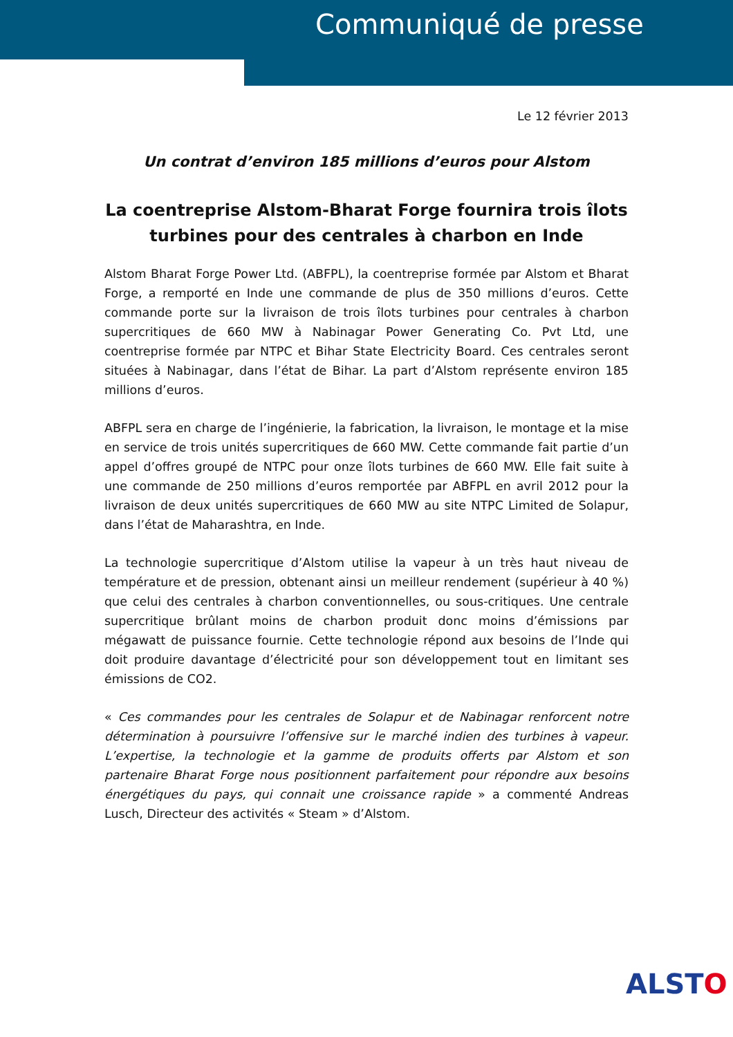Communiqué de presse
Le 12 février 2013
Un contrat d’environ 185 millions d’euros pour Alstom
La coentreprise Alstom-Bharat Forge fournira trois îlots turbines pour des centrales à charbon en Inde
Alstom Bharat Forge Power Ltd. (ABFPL), la coentreprise formée par Alstom et Bharat Forge, a remporté en Inde une commande de plus de 350 millions d’euros. Cette commande porte sur la livraison de trois îlots turbines pour centrales à charbon supercritiques de 660 MW à Nabinagar Power Generating Co. Pvt Ltd, une coentreprise formée par NTPC et Bihar State Electricity Board. Ces centrales seront situées à Nabinagar, dans l’état de Bihar. La part d’Alstom représente environ 185 millions d’euros.
ABFPL sera en charge de l’ingénierie, la fabrication, la livraison, le montage et la mise en service de trois unités supercritiques de 660 MW. Cette commande fait partie d’un appel d’offres groupé de NTPC pour onze îlots turbines de 660 MW. Elle fait suite à une commande de 250 millions d’euros remportée par ABFPL en avril 2012 pour la livraison de deux unités supercritiques de 660 MW au site NTPC Limited de Solapur, dans l’état de Maharashtra, en Inde.
La technologie supercritique d’Alstom utilise la vapeur à un très haut niveau de température et de pression, obtenant ainsi un meilleur rendement (supérieur à 40 %) que celui des centrales à charbon conventionnelles, ou sous-critiques. Une centrale supercritique brûlant moins de charbon produit donc moins d’émissions par mégawatt de puissance fournie. Cette technologie répond aux besoins de l’Inde qui doit produire davantage d’électricité pour son développement tout en limitant ses émissions de CO2.
« Ces commandes pour les centrales de Solapur et de Nabinagar renforcent notre détermination à poursuivre l’offensive sur le marché indien des turbines à vapeur. L’expertise, la technologie et la gamme de produits offerts par Alstom et son partenaire Bharat Forge nous positionnent parfaitement pour répondre aux besoins énergétiques du pays, qui connait une croissance rapide » a commenté Andreas Lusch, Directeur des activités « Steam » d’Alstom.
ALSTO